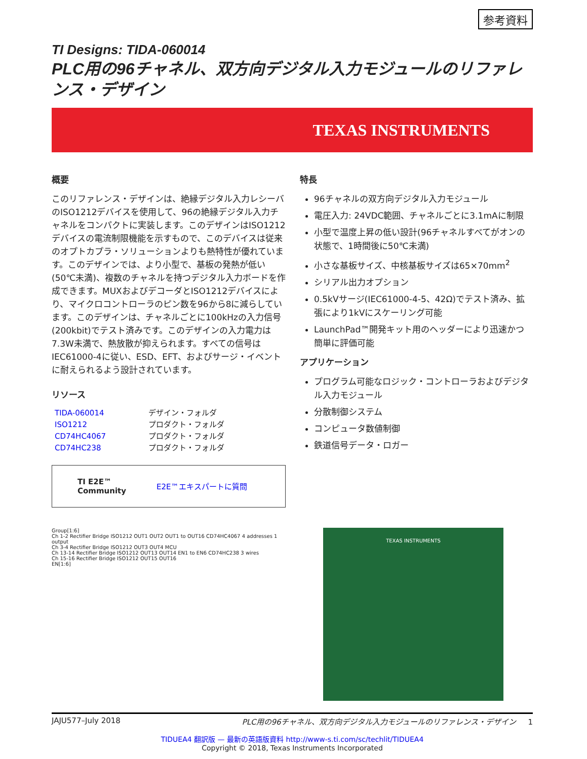参考資料
TI Designs: TIDA-060014
PLC用の96チャネル、双方向デジタル入力モジュールのリファレンス・デザイン
TEXAS INSTRUMENTS
概要
このリファレンス・デザインは、絶縁デジタル入力レシーバのISO1212デバイスを使用して、96の絶縁デジタル入力チャネルをコンパクトに実装します。このデザインはISO1212デバイスの電流制限機能を示すもので、このデバイスは従来のオプトカプラ・ソリューションよりも熱特性が優れています。このデザインでは、より小型で、基板の発熱が低い(50℃未満)、複数のチャネルを持つデジタル入力ボードを作成できます。MUXおよびデコーダとISO1212デバイスにより、マイクロコントローラのピン数を96から8に減らしています。このデザインは、チャネルごとに100kHzの入力信号(200kbit)でテスト済みです。このデザインの入力電力は7.3W未満で、熱放散が抑えられます。すべての信号はIEC61000-4に従い、ESD、EFT、およびサージ・イベントに耐えられるよう設計されています。
リソース
TIDA-060014 デザイン・フォルダ ISO1212 プロダクト・フォルダ CD74HC4067 プロダクト・フォルダ CD74HC238 プロダクト・フォルダ
TI E2E™
Community E2E™エキスパートに質問
特長
96チャネルの双方向デジタル入力モジュール
電圧入力: 24VDC範囲、チャネルごとに3.1mAに制限
小型で温度上昇の低い設計(96チャネルすべてがオンの状態で、1時間後に50℃未満)
小さな基板サイズ、中核基板サイズは65×70mm<sup>2</sup>
シリアル出力オプション
0.5kVサージ(IEC61000-4-5、42Ω)でテスト済み、拡張により1kVにスケーリング可能
LaunchPad™開発キット用のヘッダーにより迅速かつ簡単に評価可能
アプリケーション
プログラム可能なロジック・コントローラおよびデジタル入力モジュール
分散制御システム
コンピュータ数値制御
鉄道信号データ・ロガー
Group[1:6]
Ch 1-2 Rectifier Bridge ISO1212 OUT1 OUT2 OUT1 to OUT16 CD74HC4067 4 addresses 1 output
Ch 3-4 Rectifier Bridge ISO1212 OUT3 OUT4 MCU
Ch 13-14 Rectifier Bridge ISO1212 OUT13 OUT14 EN1 to EN6 CD74HC238 3 wires
Ch 15-16 Rectifier Bridge ISO1212 OUT15 OUT16
EN[1:6]
TEXAS INSTRUMENTS
JAJU577–July 2018 PLC用の96チャネル、双方向デジタル入力モジュールのリファレンス・デザイン 1
TIDUEA4 翻訳版 — 最新の英語版資料 http://www-s.ti.com/sc/techlit/TIDUEA4
Copyright © 2018, Texas Instruments Incorporated